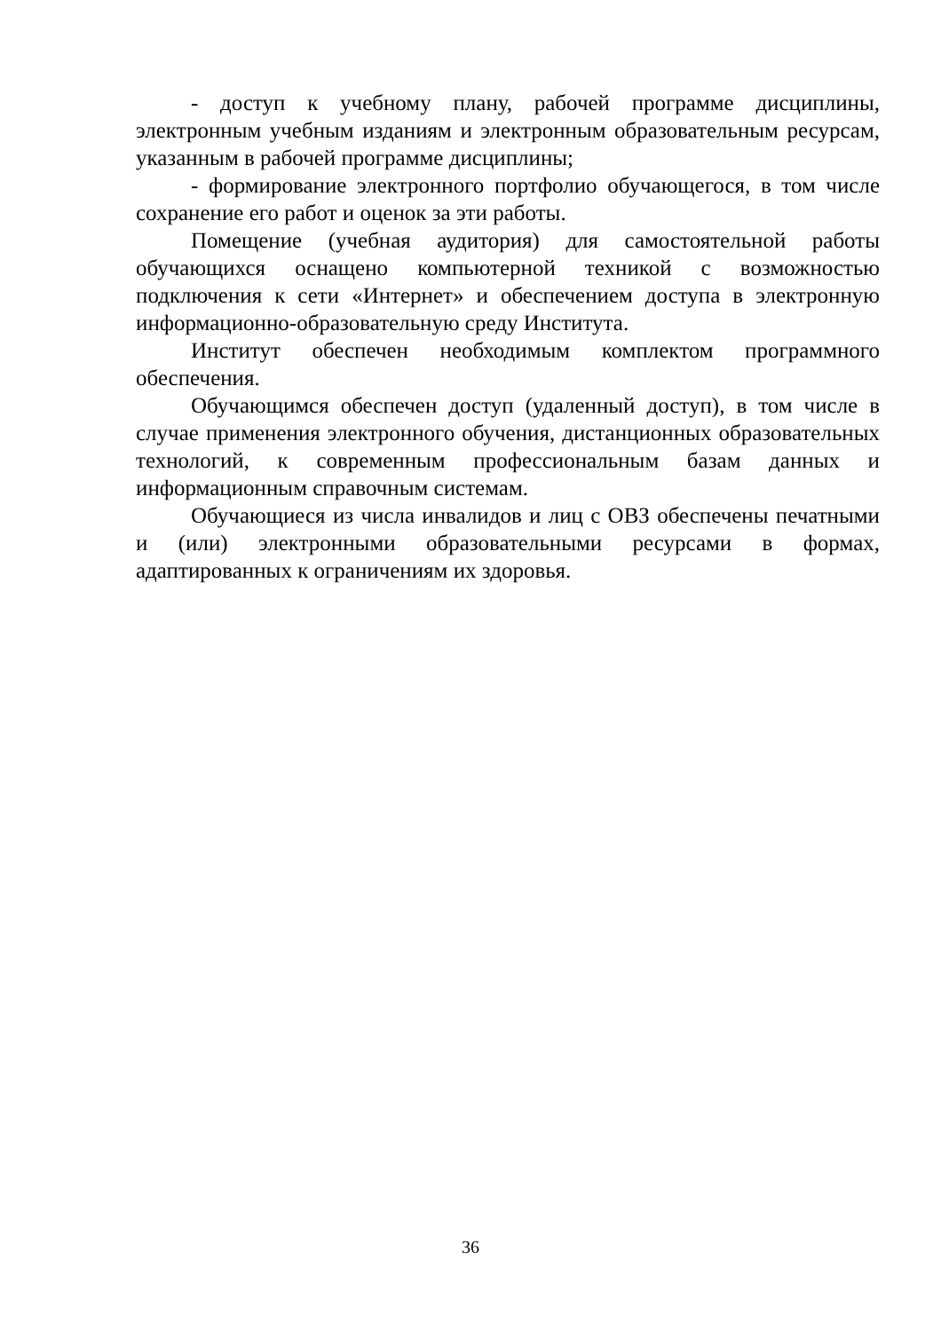- доступ к учебному плану, рабочей программе дисциплины, электронным учебным изданиям и электронным образовательным ресурсам, указанным в рабочей программе дисциплины;
- формирование электронного портфолио обучающегося, в том числе сохранение его работ и оценок за эти работы.
Помещение (учебная аудитория) для самостоятельной работы обучающихся оснащено компьютерной техникой с возможностью подключения к сети «Интернет» и обеспечением доступа в электронную информационно-образовательную среду Института.
Институт обеспечен необходимым комплектом программного обеспечения.
Обучающимся обеспечен доступ (удаленный доступ), в том числе в случае применения электронного обучения, дистанционных образовательных технологий, к современным профессиональным базам данных и информационным справочным системам.
Обучающиеся из числа инвалидов и лиц с ОВЗ обеспечены печатными и (или) электронными образовательными ресурсами в формах, адаптированных к ограничениям их здоровья.
36